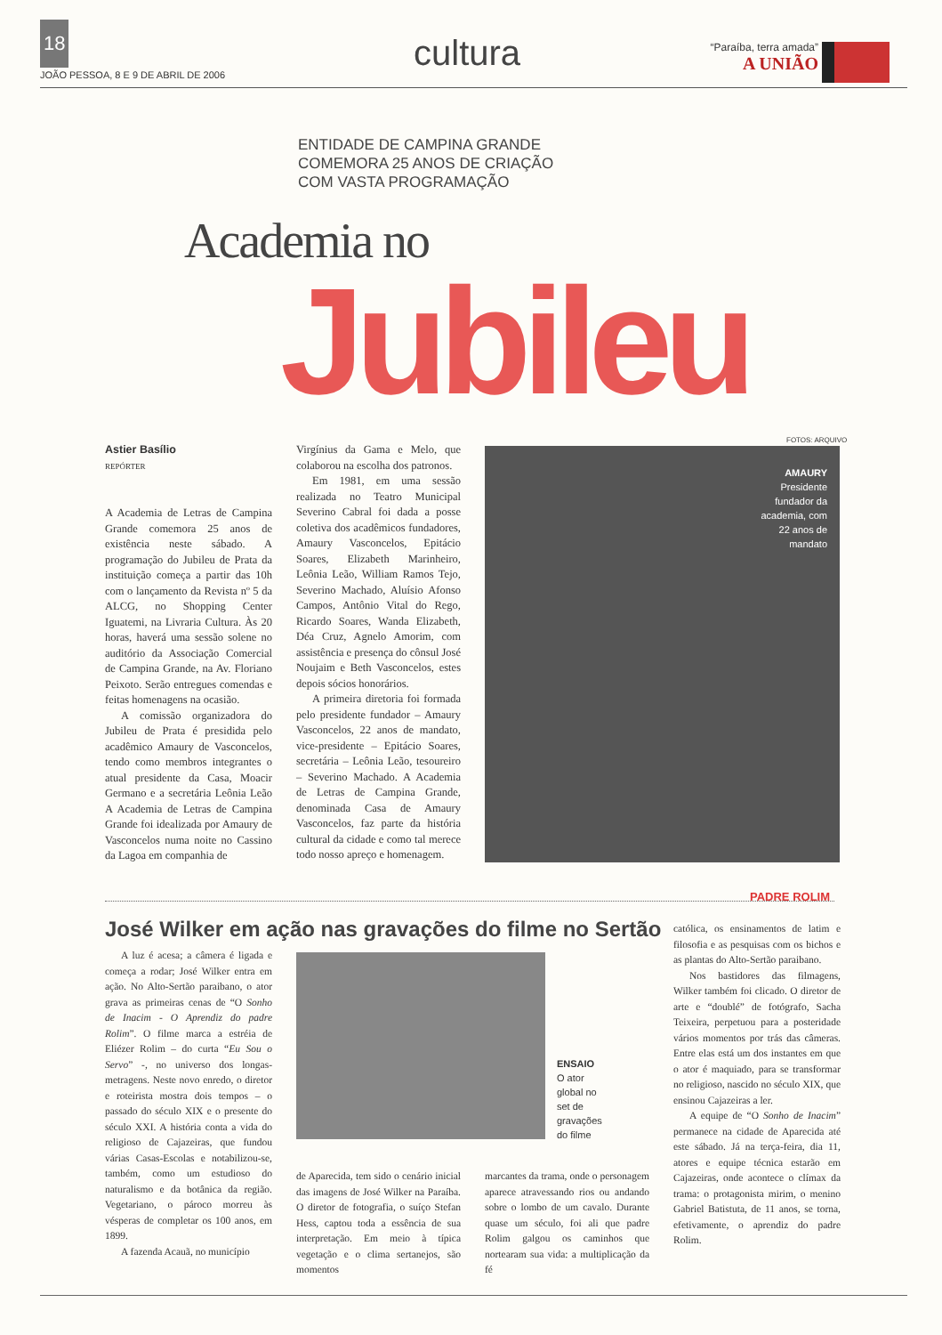18
JOÃO PESSOA, 8 E 9 DE ABRIL DE 2006
cultura “Paraíba, terra amada”
A UNIÃO
ENTIDADE DE CAMPINA GRANDE
COMEMORA 25 ANOS DE CRIAÇÃO
COM VASTA PROGRAMAÇÃO
Academia no
Jubileu
Astier Basílio
REPÓRTER
A Academia de Letras de Campina Grande comemora 25 anos de existência neste sábado. A programação do Jubileu de Prata da instituição começa a partir das 10h com o lançamento da Revista nº 5 da ALCG, no Shopping Center Iguatemi, na Livraria Cultura. Às 20 horas, haverá uma sessão solene no auditório da Associação Comercial de Campina Grande, na Av. Floriano Peixoto. Serão entregues comendas e feitas homenagens na ocasião.
A comissão organizadora do Jubileu de Prata é presidida pelo acadêmico Amaury de Vasconcelos, tendo como membros integrantes o atual presidente da Casa, Moacir Germano e a secretária Leônia Leão A Academia de Letras de Campina Grande foi idealizada por Amaury de Vasconcelos numa noite no Cassino da Lagoa em companhia de
Virgínius da Gama e Melo, que colaborou na escolha dos patronos.
Em 1981, em uma sessão realizada no Teatro Municipal Severino Cabral foi dada a posse coletiva dos acadêmicos fundadores, Amaury Vasconcelos, Epitácio Soares, Elizabeth Marinheiro, Leônia Leão, William Ramos Tejo, Severino Machado, Aluísio Afonso Campos, Antônio Vital do Rego, Ricardo Soares, Wanda Elizabeth, Déa Cruz, Agnelo Amorim, com assistência e presença do cônsul José Noujaim e Beth Vasconcelos, estes depois sócios honorários.
A primeira diretoria foi formada pelo presidente fundador – Amaury Vasconcelos, 22 anos de mandato, vice-presidente – Epitácio Soares, secretária – Leônia Leão, tesoureiro – Severino Machado. A Academia de Letras de Campina Grande, denominada Casa de Amaury Vasconcelos, faz parte da história cultural da cidade e como tal merece todo nosso apreço e homenagem.
FOTOS: ARQUIVO
AMAURY
Presidente
fundador da
academia, com
22 anos de
mandato
PADRE ROLIM
José Wilker em ação nas gravações do filme no Sertão
A luz é acesa; a câmera é ligada e começa a rodar; José Wilker entra em ação. No Alto-Sertão paraibano, o ator grava as primeiras cenas de “O Sonho de Inacim - O Aprendiz do padre Rolim”. O filme marca a estréia de Eliézer Rolim – do curta “Eu Sou o Servo” -, no universo dos longas-metragens. Neste novo enredo, o diretor e roteirista mostra dois tempos – o passado do século XIX e o presente do século XXI. A história conta a vida do religioso de Cajazeiras, que fundou várias Casas-Escolas e notabilizou-se, também, como um estudioso do naturalismo e da botânica da região. Vegetariano, o pároco morreu às vésperas de completar os 100 anos, em 1899.
A fazenda Acauã, no município
ENSAIO
O ator
global no
set de
gravações
do filme
de Aparecida, tem sido o cenário inicial das imagens de José Wilker na Paraíba. O diretor de fotografia, o suíço Stefan Hess, captou toda a essência de sua interpretação. Em meio à típica vegetação e o clima sertanejos, são momentos
marcantes da trama, onde o personagem aparece atravessando rios ou andando sobre o lombo de um cavalo. Durante quase um século, foi ali que padre Rolim galgou os caminhos que nortearam sua vida: a multiplicação da fé
católica, os ensinamentos de latim e filosofia e as pesquisas com os bichos e as plantas do Alto-Sertão paraibano.
Nos bastidores das filmagens, Wilker também foi clicado. O diretor de arte e “doublé” de fotógrafo, Sacha Teixeira, perpetuou para a posteridade vários momentos por trás das câmeras. Entre elas está um dos instantes em que o ator é maquiado, para se transformar no religioso, nascido no século XIX, que ensinou Cajazeiras a ler.
A equipe de “O Sonho de Inacim” permanece na cidade de Aparecida até este sábado. Já na terça-feira, dia 11, atores e equipe técnica estarão em Cajazeiras, onde acontece o clímax da trama: o protagonista mirim, o menino Gabriel Batistuta, de 11 anos, se torna, efetivamente, o aprendiz do padre Rolim.